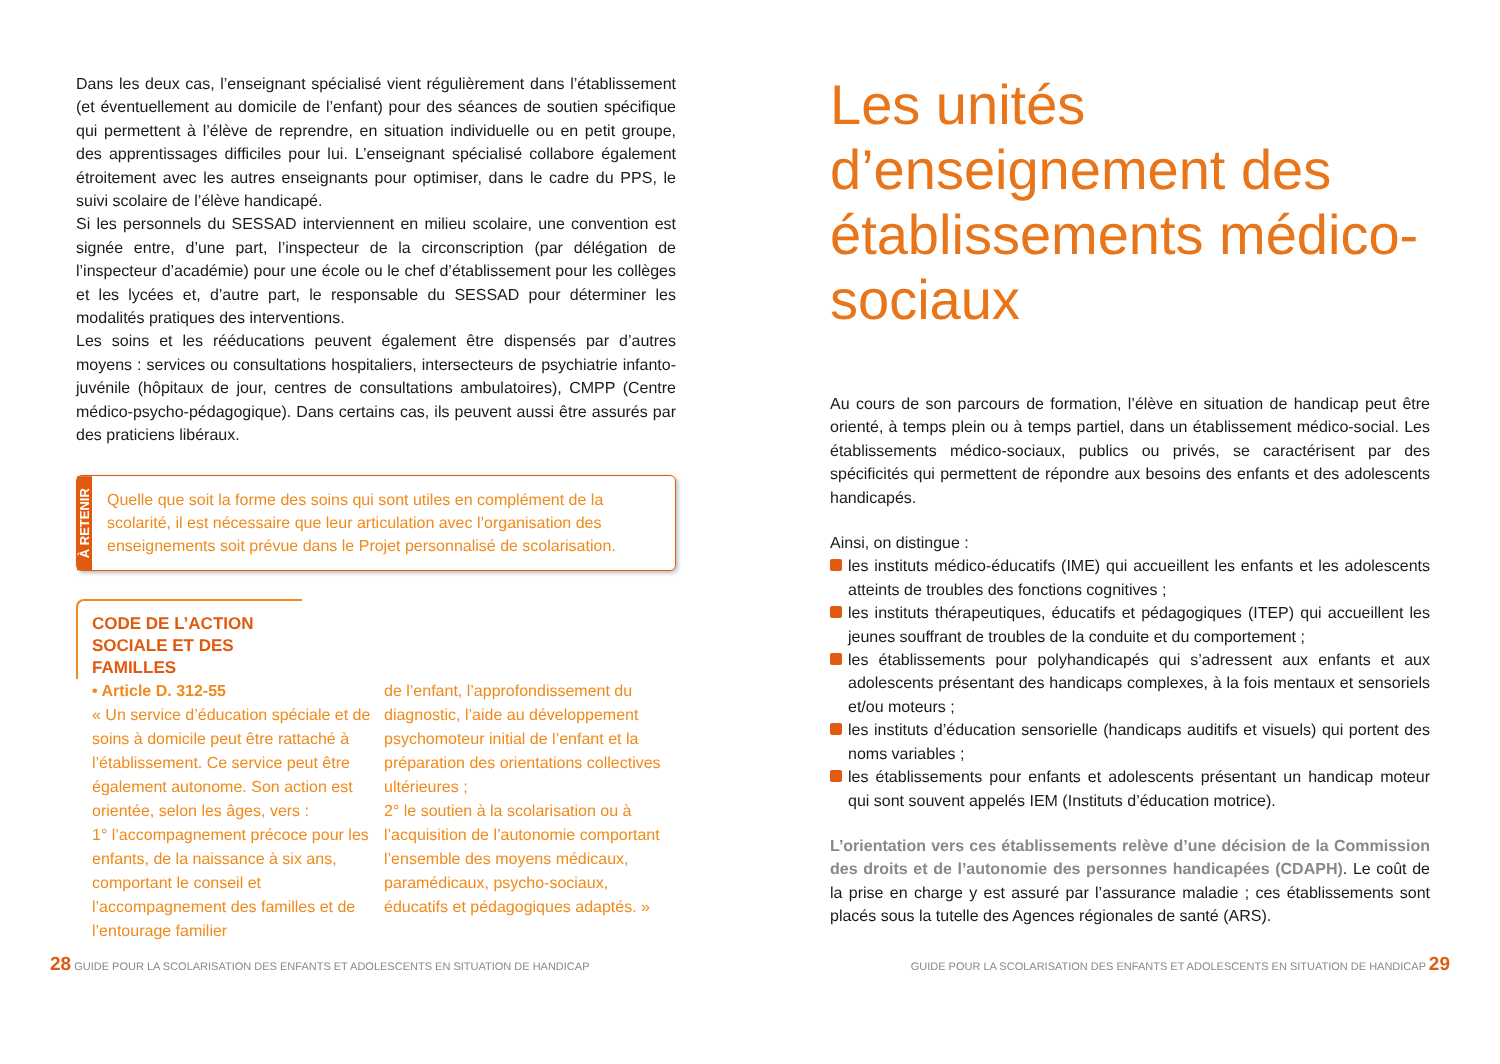Dans les deux cas, l’enseignant spécialisé vient régulièrement dans l’établissement (et éventuellement au domicile de l’enfant) pour des séances de soutien spécifique qui permettent à l’élève de reprendre, en situation individuelle ou en petit groupe, des apprentissages difficiles pour lui. L’enseignant spécialisé collabore également étroitement avec les autres enseignants pour optimiser, dans le cadre du PPS, le suivi scolaire de l’élève handicapé.
Si les personnels du SESSAD interviennent en milieu scolaire, une convention est signée entre, d’une part, l’inspecteur de la circonscription (par délégation de l’inspecteur d’académie) pour une école ou le chef d’établissement pour les collèges et les lycées et, d’autre part, le responsable du SESSAD pour déterminer les modalités pratiques des interventions.
Les soins et les rééducations peuvent également être dispensés par d’autres moyens : services ou consultations hospitaliers, intersecteurs de psychiatrie infanto-juvénile (hôpitaux de jour, centres de consultations ambulatoires), CMPP (Centre médico-psycho-pédagogique). Dans certains cas, ils peuvent aussi être assurés par des praticiens libéraux.
À RETENIR
Quelle que soit la forme des soins qui sont utiles en complément de la scolarité, il est nécessaire que leur articulation avec l’organisation des enseignements soit prévue dans le Projet personnalisé de scolarisation.
CODE DE L’ACTION SOCIALE ET DES FAMILLES
• Article D. 312-55
« Un service d’éducation spéciale et de soins à domicile peut être rattaché à l’établissement. Ce service peut être également autonome. Son action est orientée, selon les âges, vers :
1° l’accompagnement précoce pour les enfants, de la naissance à six ans, comportant le conseil et l’accompagnement des familles et de l’entourage familier
de l’enfant, l’approfondissement du diagnostic, l’aide au développement psychomoteur initial de l’enfant et la préparation des orientations collectives ultérieures ;
2° le soutien à la scolarisation ou à l’acquisition de l’autonomie comportant l’ensemble des moyens médicaux, paramédicaux, psycho-sociaux, éducatifs et pédagogiques adaptés. »
Les unités d’enseignement des établissements médico-sociaux
Au cours de son parcours de formation, l’élève en situation de handicap peut être orienté, à temps plein ou à temps partiel, dans un établissement médico-social. Les établissements médico-sociaux, publics ou privés, se caractérisent par des spécificités qui permettent de répondre aux besoins des enfants et des adolescents handicapés.
Ainsi, on distingue :
les instituts médico-éducatifs (IME) qui accueillent les enfants et les adolescents atteints de troubles des fonctions cognitives ;
les instituts thérapeutiques, éducatifs et pédagogiques (ITEP) qui accueillent les jeunes souffrant de troubles de la conduite et du comportement ;
les établissements pour polyhandicapés qui s’adressent aux enfants et aux adolescents présentant des handicaps complexes, à la fois mentaux et sensoriels et/ou moteurs ;
les instituts d’éducation sensorielle (handicaps auditifs et visuels) qui portent des noms variables ;
les établissements pour enfants et adolescents présentant un handicap moteur qui sont souvent appelés IEM (Instituts d’éducation motrice).
L’orientation vers ces établissements relève d’une décision de la Commission des droits et de l’autonomie des personnes handicapées (CDAPH). Le coût de la prise en charge y est assuré par l’assurance maladie ; ces établissements sont placés sous la tutelle des Agences régionales de santé (ARS).
28 GUIDE POUR LA SCOLARISATION DES ENFANTS ET ADOLESCENTS EN SITUATION DE HANDICAP
GUIDE POUR LA SCOLARISATION DES ENFANTS ET ADOLESCENTS EN SITUATION DE HANDICAP 29